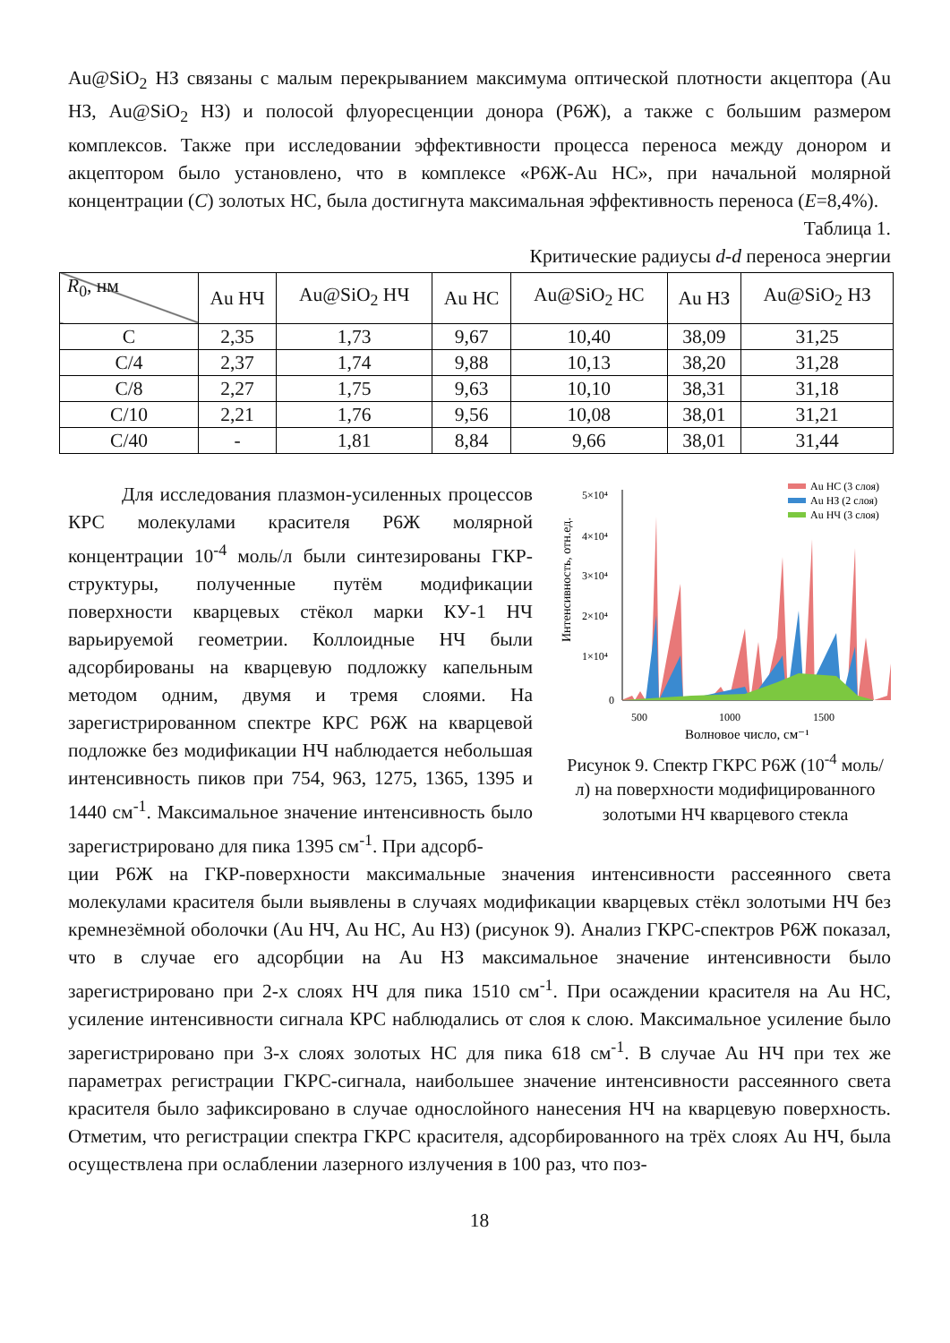Au@SiO<sub>2</sub> НЗ связаны с малым перекрыванием максимума оптической плотности акцептора (Au НЗ, Au@SiO<sub>2</sub> НЗ) и полосой флуоресценции донора (Р6Ж), а также с большим размером комплексов. Также при исследовании эффективности процесса переноса между донором и акцептором было установлено, что в комплексе «Р6Ж-Au НС», при начальной молярной концентрации (C) золотых НС, была достигнута максимальная эффективность переноса (E=8,4%).
Таблица 1.
Критические радиусы d-d переноса энергии
| R<sub>0</sub>, нм | Au НЧ | Au@SiO<sub>2</sub> НЧ | Au НС | Au@SiO<sub>2</sub> НС | Au НЗ | Au@SiO<sub>2</sub> НЗ |
| --- | --- | --- | --- | --- | --- | --- |
| C | 2,35 | 1,73 | 9,67 | 10,40 | 38,09 | 31,25 |
| C/4 | 2,37 | 1,74 | 9,88 | 10,13 | 38,20 | 31,28 |
| C/8 | 2,27 | 1,75 | 9,63 | 10,10 | 38,31 | 31,18 |
| C/10 | 2,21 | 1,76 | 9,56 | 10,08 | 38,01 | 31,21 |
| C/40 | - | 1,81 | 8,84 | 9,66 | 38,01 | 31,44 |
Для исследования плазмон-усиленных процессов КРС молекулами красителя Р6Ж молярной концентрации 10<sup>-4</sup> моль/л были синтезированы ГКР-структуры, полученные путём модификации поверхности кварцевых стёкол марки КУ-1 НЧ варьируемой геометрии. Коллоидные НЧ были адсорбированы на кварцевую подложку капельным методом одним, двумя и тремя слоями. На зарегистрированном спектре КРС Р6Ж на кварцевой подложке без модификации НЧ наблюдается небольшая интенсивность пиков при 754, 963, 1275, 1365, 1395 и 1440 см<sup>-1</sup>. Максимальное значение интенсивность было зарегистрировано для пика 1395 см<sup>-1</sup>. При адсорб-
Интенсивность, отн.ед.
5×10⁴
4×10⁴
3×10⁴
2×10⁴
1×10⁴
0
500
1000
1500
Волновое число, см⁻¹
Au НС (3 слоя)
Au НЗ (2 слоя)
Au НЧ (3 слоя)
Рисунок 9. Спектр ГКРС Р6Ж (10<sup>-4</sup> моль/л) на поверхности модифицированного золотыми НЧ кварцевого стекла
ции Р6Ж на ГКР-поверхности максимальные значения интенсивности рассеянного света молекулами красителя были выявлены в случаях модификации кварцевых стёкл золотыми НЧ без кремнезёмной оболочки (Au НЧ, Au НС, Au НЗ) (рисунок 9). Анализ ГКРС-спектров Р6Ж показал, что в случае его адсорбции на Au НЗ максимальное значение интенсивности было зарегистрировано при 2-х слоях НЧ для пика 1510 см<sup>-1</sup>. При осаждении красителя на Au НС, усиление интенсивности сигнала КРС наблюдались от слоя к слою. Максимальное усиление было зарегистрировано при 3-х слоях золотых НС для пика 618 см<sup>-1</sup>. В случае Au НЧ при тех же параметрах регистрации ГКРС-сигнала, наибольшее значение интенсивности рассеянного света красителя было зафиксировано в случае однослойного нанесения НЧ на кварцевую поверхность. Отметим, что регистрации спектра ГКРС красителя, адсорбированного на трёх слоях Au НЧ, была осуществлена при ослаблении лазерного излучения в 100 раз, что поз-
18